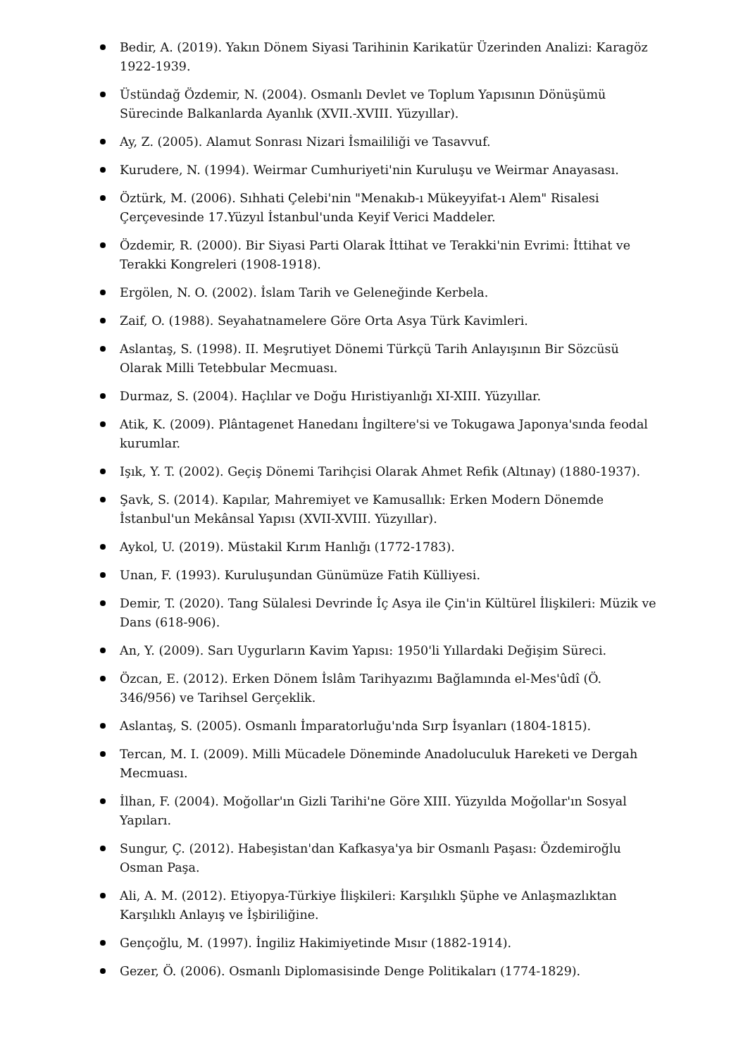Bedir, A. (2019). Yakın Dönem Siyasi Tarihinin Karikatür Üzerinden Analizi: Karagöz 1922-1939.
Üstündağ Özdemir, N. (2004). Osmanlı Devlet ve Toplum Yapısının Dönüşümü Sürecinde Balkanlarda Ayanlık (XVII.-XVIII. Yüzyıllar).
Ay, Z. (2005). Alamut Sonrası Nizari İsmaililiği ve Tasavvuf.
Kurudere, N. (1994). Weirmar Cumhuriyeti'nin Kuruluşu ve Weirmar Anayasası.
Öztürk, M. (2006). Sıhhati Çelebi'nin "Menakıb-ı Mükeyyifat-ı Alem" Risalesi Çerçevesinde 17.Yüzyıl İstanbul'unda Keyif Verici Maddeler.
Özdemir, R. (2000). Bir Siyasi Parti Olarak İttihat ve Terakki'nin Evrimi: İttihat ve Terakki Kongreleri (1908-1918).
Ergölen, N. O. (2002). İslam Tarih ve Geleneğinde Kerbela.
Zaif, O. (1988). Seyahatnamelere Göre Orta Asya Türk Kavimleri.
Aslantaş, S. (1998). II. Meşrutiyet Dönemi Türkçü Tarih Anlayışının Bir Sözcüsü Olarak Milli Tetebbular Mecmuası.
Durmaz, S. (2004). Haçlılar ve Doğu Hıristiyanlığı XI-XIII. Yüzyıllar.
Atik, K. (2009). Plântagenet Hanedanı İngiltere'si ve Tokugawa Japonya'sında feodal kurumlar.
Işık, Y. T. (2002). Geçiş Dönemi Tarihçisi Olarak Ahmet Refik (Altınay) (1880-1937).
Şavk, S. (2014). Kapılar, Mahremiyet ve Kamusallık: Erken Modern Dönemde İstanbul'un Mekânsal Yapısı (XVII-XVIII. Yüzyıllar).
Aykol, U. (2019). Müstakil Kırım Hanlığı (1772-1783).
Unan, F. (1993). Kuruluşundan Günümüze Fatih Külliyesi.
Demir, T. (2020). Tang Sülalesi Devrinde İç Asya ile Çin'in Kültürel İlişkileri: Müzik ve Dans (618-906).
An, Y. (2009). Sarı Uygurların Kavim Yapısı: 1950'li Yıllardaki Değişim Süreci.
Özcan, E. (2012). Erken Dönem İslâm Tarihyazımı Bağlamında el-Mes'ûdî (Ö. 346/956) ve Tarihsel Gerçeklik.
Aslantaş, S. (2005). Osmanlı İmparatorluğu'nda Sırp İsyanları (1804-1815).
Tercan, M. I. (2009). Milli Mücadele Döneminde Anadoluculuk Hareketi ve Dergah Mecmuası.
İlhan, F. (2004). Moğollar'ın Gizli Tarihi'ne Göre XIII. Yüzyılda Moğollar'ın Sosyal Yapıları.
Sungur, Ç. (2012). Habeşistan'dan Kafkasya'ya bir Osmanlı Paşası: Özdemiroğlu Osman Paşa.
Ali, A. M. (2012). Etiyopya-Türkiye İlişkileri: Karşılıklı Şüphe ve Anlaşmazlıktan Karşılıklı Anlayış ve İşbiriliğine.
Gençoğlu, M. (1997). İngiliz Hakimiyetinde Mısır (1882-1914).
Gezer, Ö. (2006). Osmanlı Diplomasisinde Denge Politikaları (1774-1829).